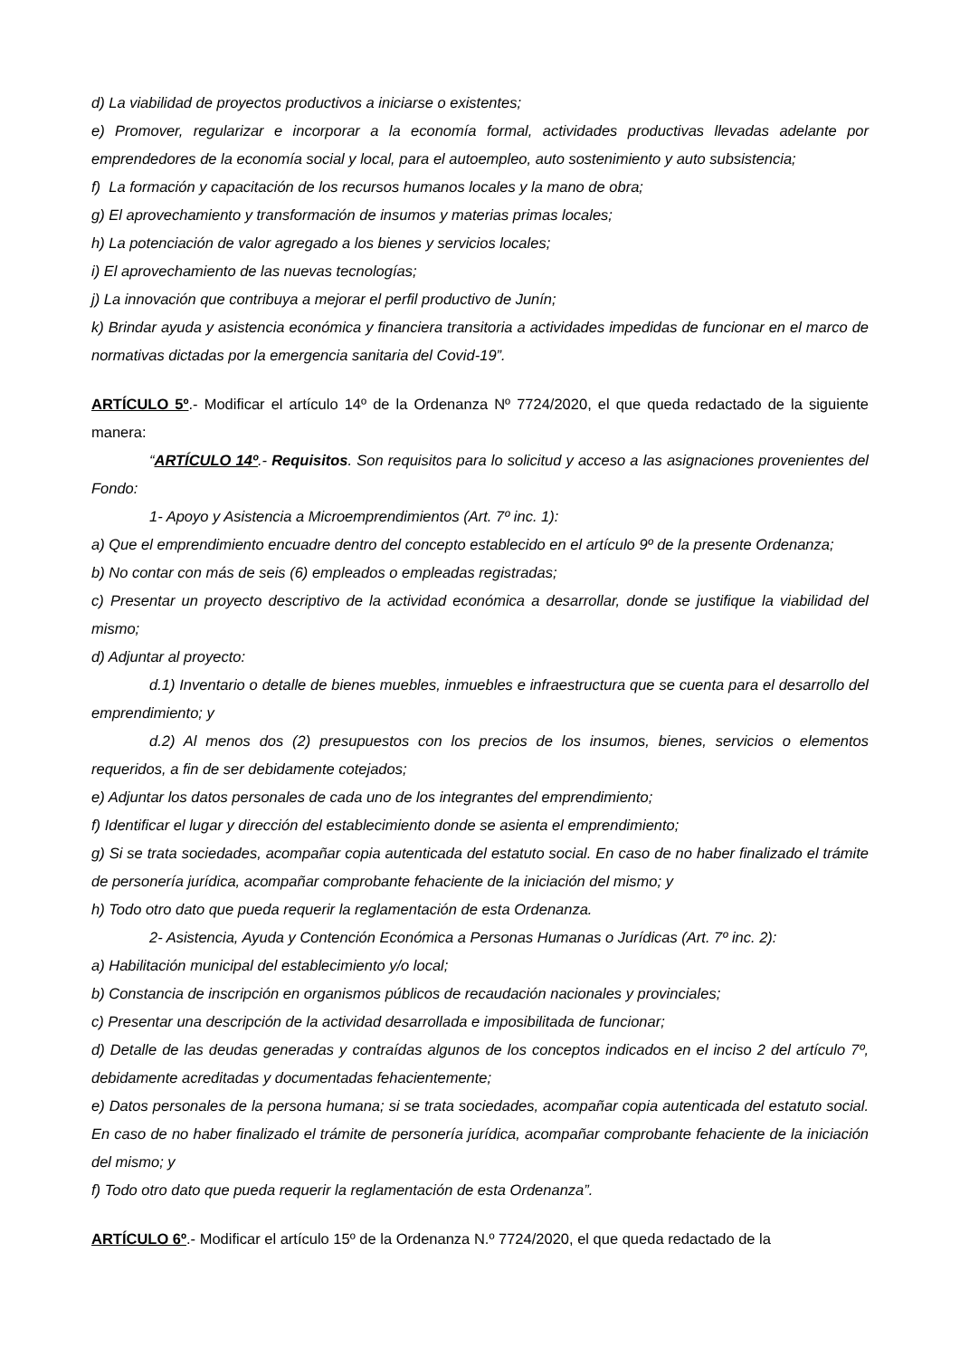d) La viabilidad de proyectos productivos a iniciarse o existentes;
e) Promover, regularizar e incorporar a la economía formal, actividades productivas llevadas adelante por emprendedores de la economía social y local, para el autoempleo, auto sostenimiento y auto subsistencia;
f) La formación y capacitación de los recursos humanos locales y la mano de obra;
g) El aprovechamiento y transformación de insumos y materias primas locales;
h) La potenciación de valor agregado a los bienes y servicios locales;
i) El aprovechamiento de las nuevas tecnologías;
j) La innovación que contribuya a mejorar el perfil productivo de Junín;
k) Brindar ayuda y asistencia económica y financiera transitoria a actividades impedidas de funcionar en el marco de normativas dictadas por la emergencia sanitaria del Covid-19”.
ARTÍCULO 5º.- Modificar el artículo 14º de la Ordenanza Nº 7724/2020, el que queda redactado de la siguiente manera:
“ARTÍCULO 14º.- Requisitos. Son requisitos para lo solicitud y acceso a las asignaciones provenientes del Fondo:
1- Apoyo y Asistencia a Microemprendimientos (Art. 7º inc. 1):
a) Que el emprendimiento encuadre dentro del concepto establecido en el artículo 9º de la presente Ordenanza;
b) No contar con más de seis (6) empleados o empleadas registradas;
c) Presentar un proyecto descriptivo de la actividad económica a desarrollar, donde se justifique la viabilidad del mismo;
d) Adjuntar al proyecto:
d.1) Inventario o detalle de bienes muebles, inmuebles e infraestructura que se cuenta para el desarrollo del emprendimiento; y
d.2) Al menos dos (2) presupuestos con los precios de los insumos, bienes, servicios o elementos requeridos, a fin de ser debidamente cotejados;
e) Adjuntar los datos personales de cada uno de los integrantes del emprendimiento;
f) Identificar el lugar y dirección del establecimiento donde se asienta el emprendimiento;
g) Si se trata sociedades, acompañar copia autenticada del estatuto social. En caso de no haber finalizado el trámite de personería jurídica, acompañar comprobante fehaciente de la iniciación del mismo; y
h) Todo otro dato que pueda requerir la reglamentación de esta Ordenanza.
2- Asistencia, Ayuda y Contención Económica a Personas Humanas o Jurídicas (Art. 7º inc. 2):
a) Habilitación municipal del establecimiento y/o local;
b) Constancia de inscripción en organismos públicos de recaudación nacionales y provinciales;
c) Presentar una descripción de la actividad desarrollada e imposibilitada de funcionar;
d) Detalle de las deudas generadas y contraídas algunos de los conceptos indicados en el inciso 2 del artículo 7º, debidamente acreditadas y documentadas fehacientemente;
e) Datos personales de la persona humana; si se trata sociedades, acompañar copia autenticada del estatuto social. En caso de no haber finalizado el trámite de personería jurídica, acompañar comprobante fehaciente de la iniciación del mismo; y
f) Todo otro dato que pueda requerir la reglamentación de esta Ordenanza”.
ARTÍCULO 6º.- Modificar el artículo 15º de la Ordenanza N.º 7724/2020, el que queda redactado de la